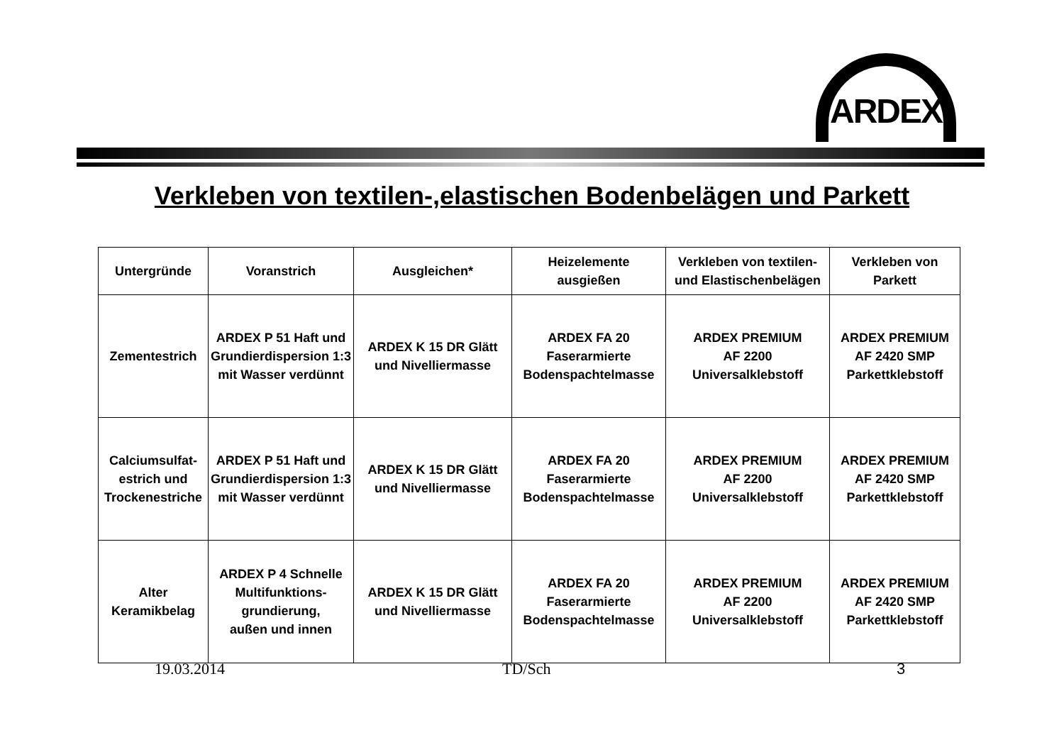ARDEX
Verkleben von textilen-,elastischen Bodenbelägen und Parkett
| Untergründe | Voranstrich | Ausgleichen* | Heizelemente ausgießen | Verkleben von textilen- und Elastischenbelägen | Verkleben von Parkett |
| --- | --- | --- | --- | --- | --- |
| Zementestrich | ARDEX P 51 Haft und Grundierdispersion 1:3 mit Wasser verdünnt | ARDEX K 15 DR Glätt und Nivelliermasse | ARDEX FA 20 Faserarmierte Bodenspachtelmasse | ARDEX PREMIUM AF 2200 Universalklebstoff | ARDEX PREMIUM AF 2420 SMP Parkettklebstoff |
| Calciumsulfat- estrich und Trockenestriche | ARDEX P 51 Haft und Grundierdispersion 1:3 mit Wasser verdünnt | ARDEX K 15 DR Glätt und Nivelliermasse | ARDEX FA 20 Faserarmierte Bodenspachtelmasse | ARDEX PREMIUM AF 2200 Universalklebstoff | ARDEX PREMIUM AF 2420 SMP Parkettklebstoff |
| Alter Keramikbelag | ARDEX P 4 Schnelle Multifunktions- grundierung, außen und innen | ARDEX K 15 DR Glätt und Nivelliermasse | ARDEX FA 20 Faserarmierte Bodenspachtelmasse | ARDEX PREMIUM AF 2200 Universalklebstoff | ARDEX PREMIUM AF 2420 SMP Parkettklebstoff |
19.03.2014 TD/Sch 3